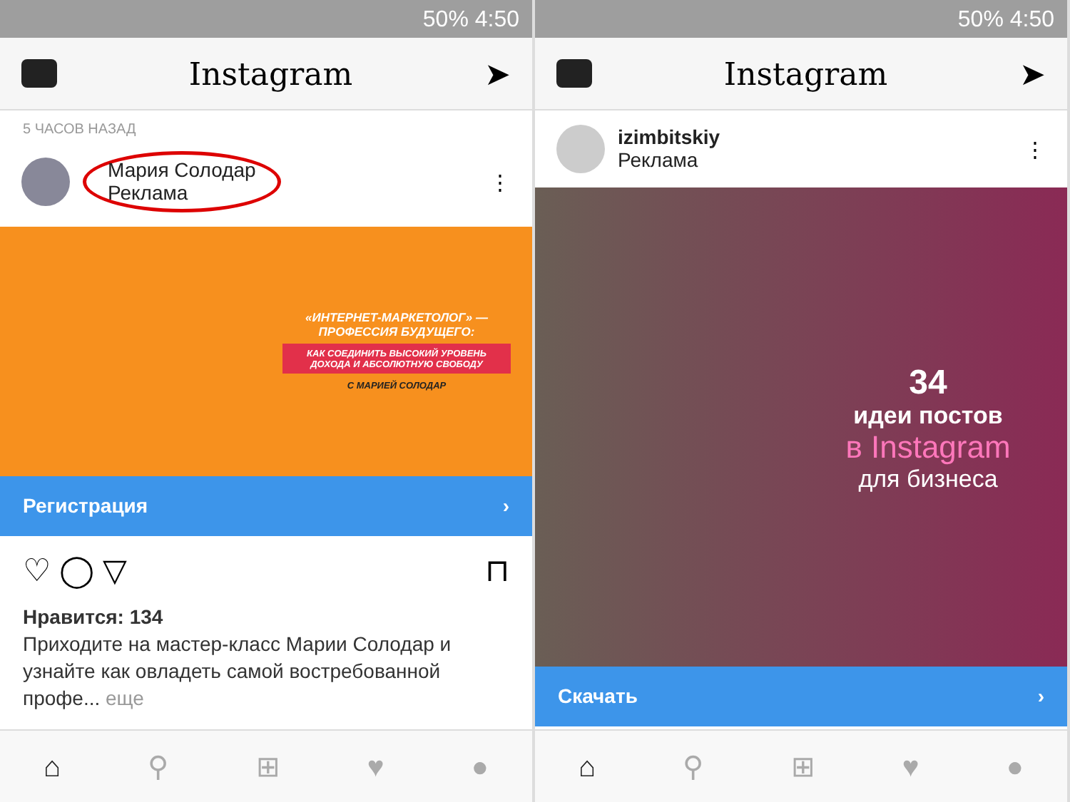50% 4:50
Instagram ➤
5 ЧАСОВ НАЗАД
Мария Солодар
Реклама
⋮
«ИНТЕРНЕТ-МАРКЕТОЛОГ» — ПРОФЕССИЯ БУДУЩЕГО:
КАК СОЕДИНИТЬ ВЫСОКИЙ УРОВЕНЬ ДОХОДА И АБСОЛЮТНУЮ СВОБОДУ
С МАРИЕЙ СОЛОДАР
Регистрация ›
♡ ◯ ▽ ⊓
Нравится: 134
Приходите на мастер-класс Марии Солодар и узнайте как овладеть самой востребованной профе... еще
⌂ ⚲ ⊞ ♥ ●
50% 4:50
Instagram ➤
izimbitskiy
Реклама
⋮
34
идеи постов
в Instagram
для бизнеса
Скачать ›
⌂ ⚲ ⊞ ♥ ●